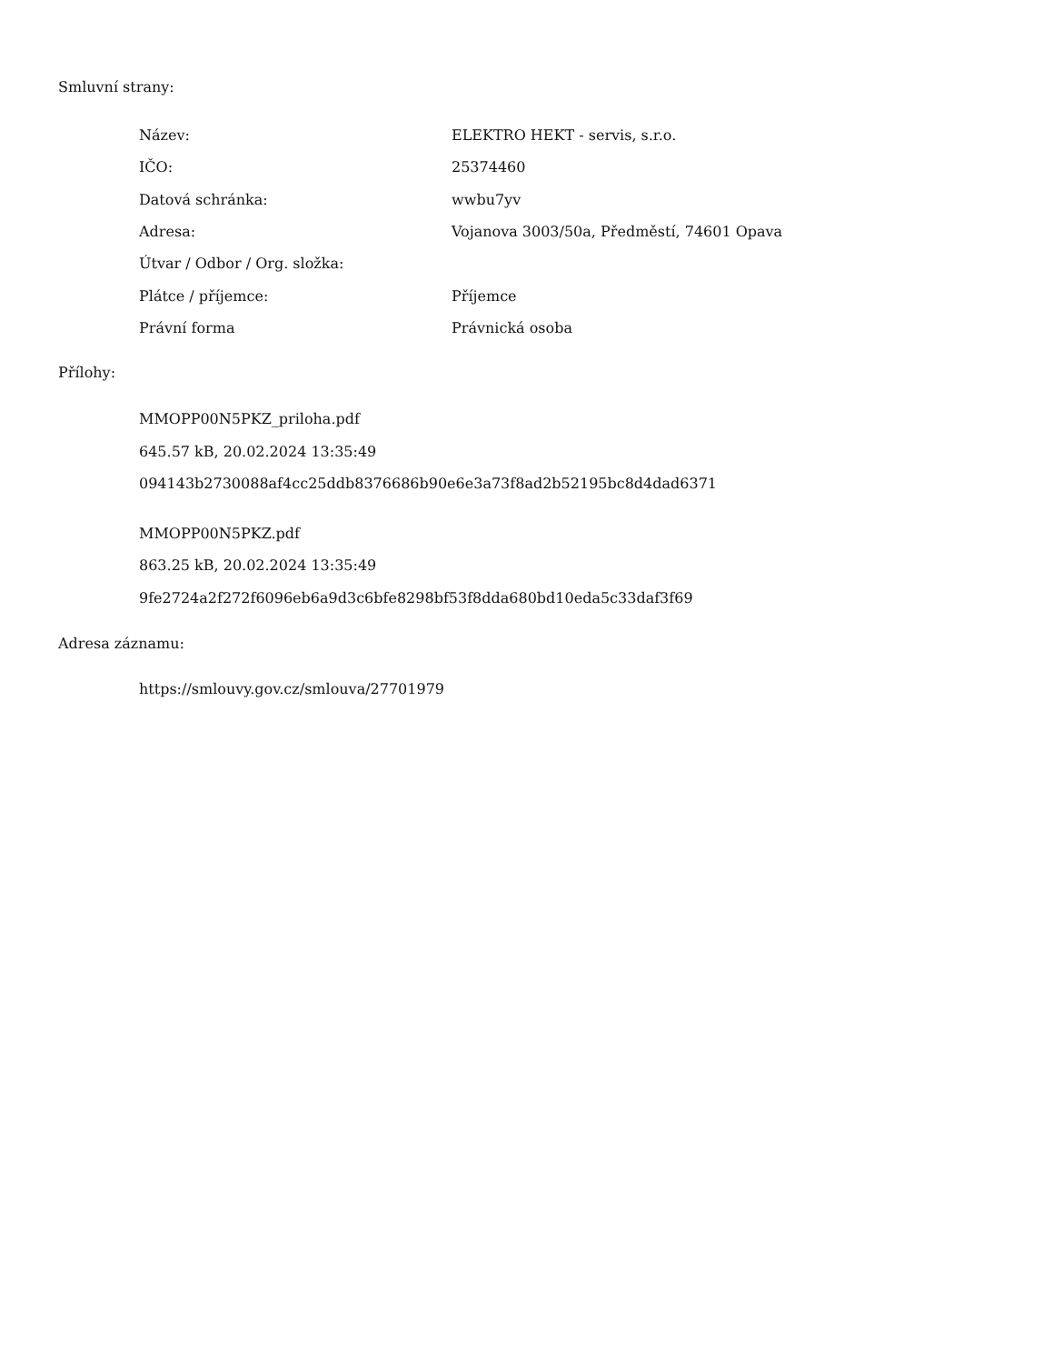Smluvní strany:
| Název: | ELEKTRO HEKT - servis, s.r.o. |
| IČO: | 25374460 |
| Datová schránka: | wwbu7yv |
| Adresa: | Vojanova 3003/50a, Předměstí, 74601 Opava |
| Útvar / Odbor / Org. složka: | |
| Plátce / příjemce: | Příjemce |
| Právní forma | Právnická osoba |
Přílohy:
MMOPP00N5PKZ_priloha.pdf
645.57 kB, 20.02.2024 13:35:49
094143b2730088af4cc25ddb8376686b90e6e3a73f8ad2b52195bc8d4dad6371
MMOPP00N5PKZ.pdf
863.25 kB, 20.02.2024 13:35:49
9fe2724a2f272f6096eb6a9d3c6bfe8298bf53f8dda680bd10eda5c33daf3f69
Adresa záznamu:
https://smlouvy.gov.cz/smlouva/27701979